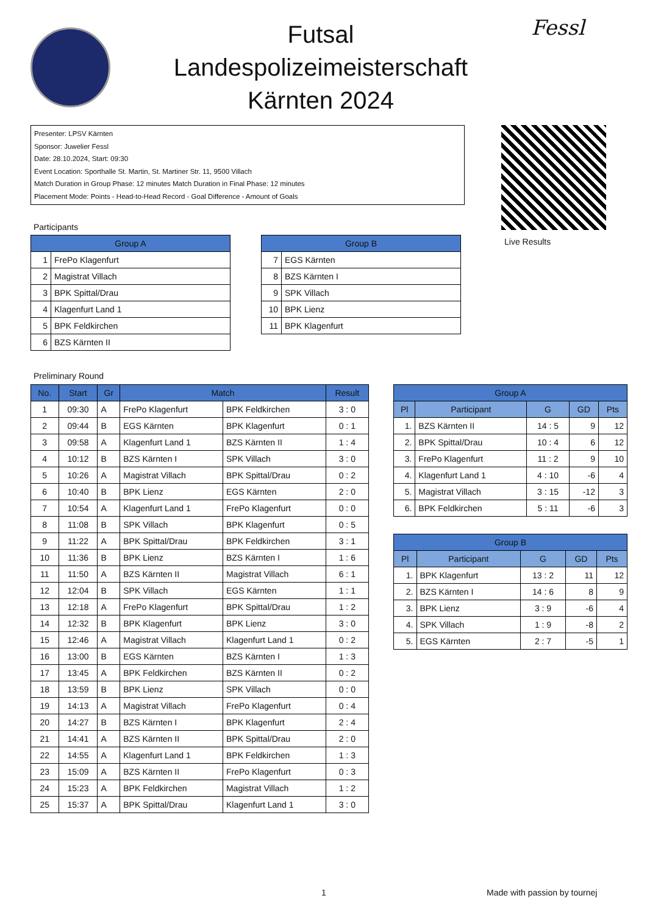Futsal
Landespolizeimeisterschaft
Kärnten 2024
Fessl
Presenter: LPSV Kärnten
Sponsor: Juwelier Fessl
Date: 28.10.2024, Start: 09:30
Event Location: Sporthalle St. Martin, St. Martiner Str. 11, 9500 Villach
Match Duration in Group Phase: 12 minutes Match Duration in Final Phase: 12 minutes
Placement Mode: Points - Head-to-Head Record - Goal Difference - Amount of Goals
Live Results
Participants
| Group A | |
| --- | --- |
| 1 | FrePo Klagenfurt |
| 2 | Magistrat Villach |
| 3 | BPK Spittal/Drau |
| 4 | Klagenfurt Land 1 |
| 5 | BPK Feldkirchen |
| 6 | BZS Kärnten II |
| Group B | |
| --- | --- |
| 7 | EGS Kärnten |
| 8 | BZS Kärnten I |
| 9 | SPK Villach |
| 10 | BPK Lienz |
| 11 | BPK Klagenfurt |
Preliminary Round
| No. | Start | Gr | Match | | Result |
| --- | --- | --- | --- | --- | --- |
| 1 | 09:30 | A | FrePo Klagenfurt | BPK Feldkirchen | 3 : 0 |
| 2 | 09:44 | B | EGS Kärnten | BPK Klagenfurt | 0 : 1 |
| 3 | 09:58 | A | Klagenfurt Land 1 | BZS Kärnten II | 1 : 4 |
| 4 | 10:12 | B | BZS Kärnten I | SPK Villach | 3 : 0 |
| 5 | 10:26 | A | Magistrat Villach | BPK Spittal/Drau | 0 : 2 |
| 6 | 10:40 | B | BPK Lienz | EGS Kärnten | 2 : 0 |
| 7 | 10:54 | A | Klagenfurt Land 1 | FrePo Klagenfurt | 0 : 0 |
| 8 | 11:08 | B | SPK Villach | BPK Klagenfurt | 0 : 5 |
| 9 | 11:22 | A | BPK Spittal/Drau | BPK Feldkirchen | 3 : 1 |
| 10 | 11:36 | B | BPK Lienz | BZS Kärnten I | 1 : 6 |
| 11 | 11:50 | A | BZS Kärnten II | Magistrat Villach | 6 : 1 |
| 12 | 12:04 | B | SPK Villach | EGS Kärnten | 1 : 1 |
| 13 | 12:18 | A | FrePo Klagenfurt | BPK Spittal/Drau | 1 : 2 |
| 14 | 12:32 | B | BPK Klagenfurt | BPK Lienz | 3 : 0 |
| 15 | 12:46 | A | Magistrat Villach | Klagenfurt Land 1 | 0 : 2 |
| 16 | 13:00 | B | EGS Kärnten | BZS Kärnten I | 1 : 3 |
| 17 | 13:45 | A | BPK Feldkirchen | BZS Kärnten II | 0 : 2 |
| 18 | 13:59 | B | BPK Lienz | SPK Villach | 0 : 0 |
| 19 | 14:13 | A | Magistrat Villach | FrePo Klagenfurt | 0 : 4 |
| 20 | 14:27 | B | BZS Kärnten I | BPK Klagenfurt | 2 : 4 |
| 21 | 14:41 | A | BZS Kärnten II | BPK Spittal/Drau | 2 : 0 |
| 22 | 14:55 | A | Klagenfurt Land 1 | BPK Feldkirchen | 1 : 3 |
| 23 | 15:09 | A | BZS Kärnten II | FrePo Klagenfurt | 0 : 3 |
| 24 | 15:23 | A | BPK Feldkirchen | Magistrat Villach | 1 : 2 |
| 25 | 15:37 | A | BPK Spittal/Drau | Klagenfurt Land 1 | 3 : 0 |
| Group A | | | | |
| --- | --- | --- | --- | --- |
| Pl | Participant | G | GD | Pts |
| 1. | BZS Kärnten II | 14 : 5 | 9 | 12 |
| 2. | BPK Spittal/Drau | 10 : 4 | 6 | 12 |
| 3. | FrePo Klagenfurt | 11 : 2 | 9 | 10 |
| 4. | Klagenfurt Land 1 | 4 : 10 | -6 | 4 |
| 5. | Magistrat Villach | 3 : 15 | -12 | 3 |
| 6. | BPK Feldkirchen | 5 : 11 | -6 | 3 |
| Group B | | | | |
| --- | --- | --- | --- | --- |
| Pl | Participant | G | GD | Pts |
| 1. | BPK Klagenfurt | 13 : 2 | 11 | 12 |
| 2. | BZS Kärnten I | 14 : 6 | 8 | 9 |
| 3. | BPK Lienz | 3 : 9 | -6 | 4 |
| 4. | SPK Villach | 1 : 9 | -8 | 2 |
| 5. | EGS Kärnten | 2 : 7 | -5 | 1 |
1 Made with passion by tournej